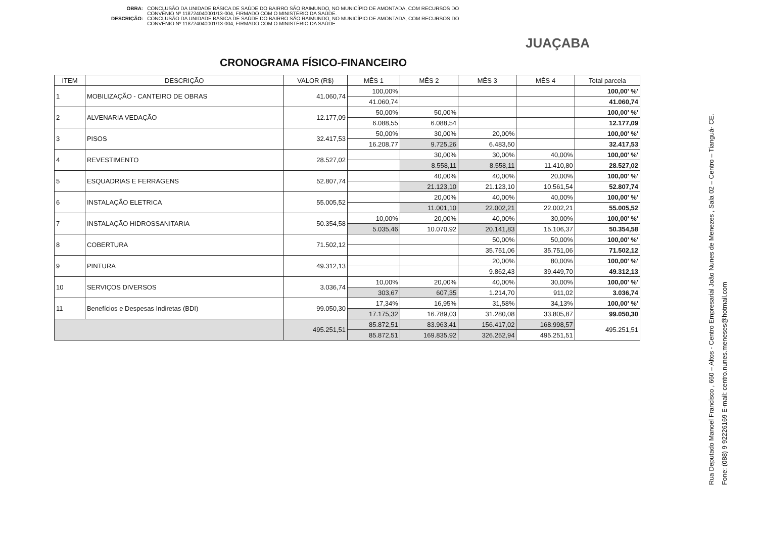OBRA: CONCLUSÃO DA UNIDADE BÁSICA DE SAÚDE DO BAIRRO SÃO RAIMUNDO, NO MUNICÍPIO DE AMONTADA, COM RECURSOS DO CONVÊNIO Nº 118724040001/13-004, FIRMADO COM O MINISTÉRIO DA SAÚDE.
DESCRIÇÃO: CONCLUSÃO DA UNIDADE BÁSICA DE SAÚDE DO BAIRRO SÃO RAIMUNDO, NO MUNICÍPIO DE AMONTADA, COM RECURSOS DO CONVÊNIO Nº 118724040001/13-004, FIRMADO COM O MINISTÉRIO DA SAÚDE.
JUAÇABA
CRONOGRAMA FÍSICO-FINANCEIRO
| ITEM | DESCRIÇÃO | VALOR (R$) | MÊS 1 | MÊS 2 | MÊS 3 | MÊS 4 | Total parcela |
| --- | --- | --- | --- | --- | --- | --- | --- |
| 1 | MOBILIZAÇÃO - CANTEIRO DE OBRAS | 41.060,74 | 100,00% | | | | 100,00' %' |
| | | | 41.060,74 | | | | 41.060,74 |
| 2 | ALVENARIA VEDAÇÃO | 12.177,09 | 50,00% | 50,00% | | | 100,00' %' |
| | | | 6.088,55 | 6.088,54 | | | 12.177,09 |
| 3 | PISOS | 32.417,53 | 50,00% | 30,00% | 20,00% | | 100,00' %' |
| | | | 16.208,77 | 9.725,26 | 6.483,50 | | 32.417,53 |
| 4 | REVESTIMENTO | 28.527,02 | | 30,00% | 30,00% | 40,00% | 100,00' %' |
| | | | | 8.558,11 | 8.558,11 | 11.410,80 | 28.527,02 |
| 5 | ESQUADRIAS E FERRAGENS | 52.807,74 | | 40,00% | 40,00% | 20,00% | 100,00' %' |
| | | | | 21.123,10 | 21.123,10 | 10.561,54 | 52.807,74 |
| 6 | INSTALAÇÃO ELETRICA | 55.005,52 | | 20,00% | 40,00% | 40,00% | 100,00' %' |
| | | | | 11.001,10 | 22.002,21 | 22.002,21 | 55.005,52 |
| 7 | INSTALAÇÃO HIDROSSANITARIA | 50.354,58 | 10,00% | 20,00% | 40,00% | 30,00% | 100,00' %' |
| | | | 5.035,46 | 10.070,92 | 20.141,83 | 15.106,37 | 50.354,58 |
| 8 | COBERTURA | 71.502,12 | | | 50,00% | 50,00% | 100,00' %' |
| | | | | | 35.751,06 | 35.751,06 | 71.502,12 |
| 9 | PINTURA | 49.312,13 | | | 20,00% | 80,00% | 100,00' %' |
| | | | | | 9.862,43 | 39.449,70 | 49.312,13 |
| 10 | SERVIÇOS DIVERSOS | 3.036,74 | 10,00% | 20,00% | 40,00% | 30,00% | 100,00' %' |
| | | | 303,67 | 607,35 | 1.214,70 | 911,02 | 3.036,74 |
| 11 | Benefícios e Despesas Indiretas (BDI) | 99.050,30 | 17,34% | 16,95% | 31,58% | 34,13% | 100,00' %' |
| | | | 17.175,32 | 16.789,03 | 31.280,08 | 33.805,87 | 99.050,30 |
| | | 495.251,51 | 85.872,51 | 83.963,41 | 156.417,02 | 168.998,57 | 495.251,51 |
| | | | 85.872,51 | 169.835,92 | 326.252,94 | 495.251,51 | |
Rua Deputado Manoel Francisco , 660 – Altos - Centro Empresarial João Nunes de Menezes , Sala 02 – Centro – Tianguá- CE.
Fone: (088) 9 92226169 E-mail: centro.nunes.meneses@hotmail.com